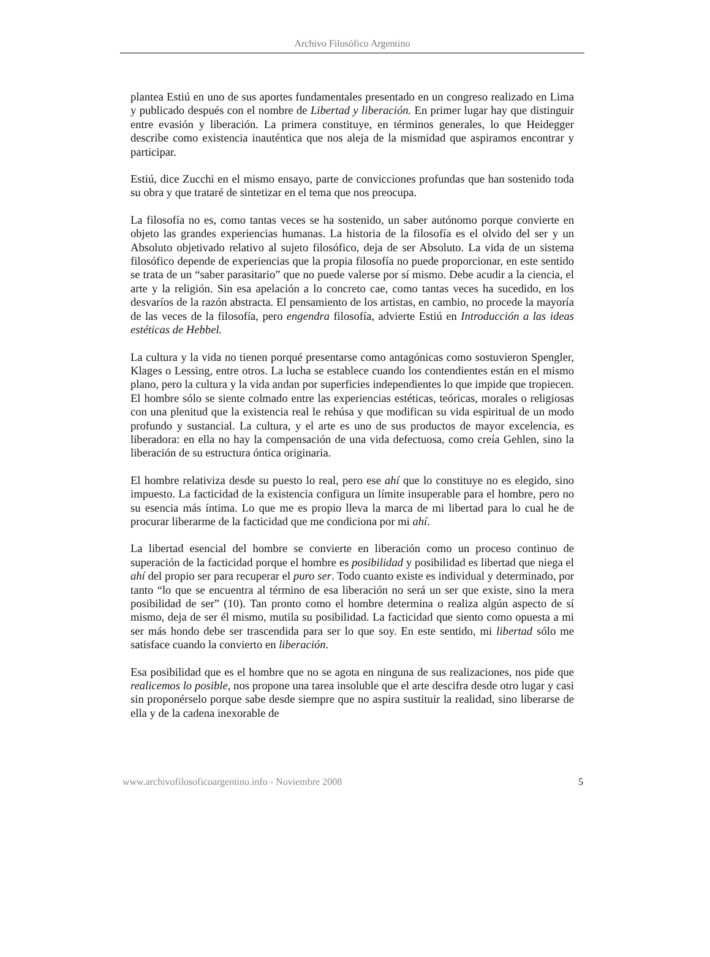Archivo Filosófico Argentino
plantea Estiú en uno de sus aportes fundamentales presentado en un congreso realizado en Lima y publicado después con el nombre de Libertad y liberación. En primer lugar hay que distinguir entre evasión y liberación. La primera constituye, en términos generales, lo que Heidegger describe como existencia inauténtica que nos aleja de la mismidad que aspiramos encontrar y participar.
Estiú, dice Zucchi en el mismo ensayo, parte de convicciones profundas que han sostenido toda su obra y que trataré de sintetizar en el tema que nos preocupa.
La filosofía no es, como tantas veces se ha sostenido, un saber autónomo porque convierte en objeto las grandes experiencias humanas. La historia de la filosofía es el olvido del ser y un Absoluto objetivado relativo al sujeto filosófico, deja de ser Absoluto. La vida de un sistema filosófico depende de experiencias que la propia filosofía no puede proporcionar, en este sentido se trata de un “saber parasitario” que no puede valerse por sí mismo. Debe acudir a la ciencia, el arte y la religión. Sin esa apelación a lo concreto cae, como tantas veces ha sucedido, en los desvaríos de la razón abstracta. El pensamiento de los artistas, en cambio, no procede la mayoría de las veces de la filosofía, pero engendra filosofía, advierte Estiú en Introducción a las ideas estéticas de Hebbel.
La cultura y la vida no tienen porqué presentarse como antagónicas como sostuvieron Spengler, Klages o Lessing, entre otros. La lucha se establece cuando los contendientes están en el mismo plano, pero la cultura y la vida andan por superficies independientes lo que impide que tropiecen. El hombre sólo se siente colmado entre las experiencias estéticas, teóricas, morales o religiosas con una plenitud que la existencia real le rehúsa y que modifican su vida espiritual de un modo profundo y sustancial. La cultura, y el arte es uno de sus productos de mayor excelencia, es liberadora: en ella no hay la compensación de una vida defectuosa, como creía Gehlen, sino la liberación de su estructura óntica originaria.
El hombre relativiza desde su puesto lo real, pero ese ahí que lo constituye no es elegido, sino impuesto. La facticidad de la existencia configura un límite insuperable para el hombre, pero no su esencia más íntima. Lo que me es propio lleva la marca de mi libertad para lo cual he de procurar liberarme de la facticidad que me condiciona por mi ahí.
La libertad esencial del hombre se convierte en liberación como un proceso continuo de superación de la facticidad porque el hombre es posibilidad y posibilidad es libertad que niega el ahí del propio ser para recuperar el puro ser. Todo cuanto existe es individual y determinado, por tanto “lo que se encuentra al término de esa liberación no será un ser que existe, sino la mera posibilidad de ser” (10). Tan pronto como el hombre determina o realiza algún aspecto de sí mismo, deja de ser él mismo, mutila su posibilidad. La facticidad que siento como opuesta a mi ser más hondo debe ser trascendida para ser lo que soy. En este sentido, mi libertad sólo me satisface cuando la convierto en liberación.
Esa posibilidad que es el hombre que no se agota en ninguna de sus realizaciones, nos pide que realicemos lo posible, nos propone una tarea insoluble que el arte descifra desde otro lugar y casi sin proponérselo porque sabe desde siempre que no aspira sustituir la realidad, sino liberarse de ella y de la cadena inexorable de
www.archivofilosoficoargentino.info - Noviembre 2008 5